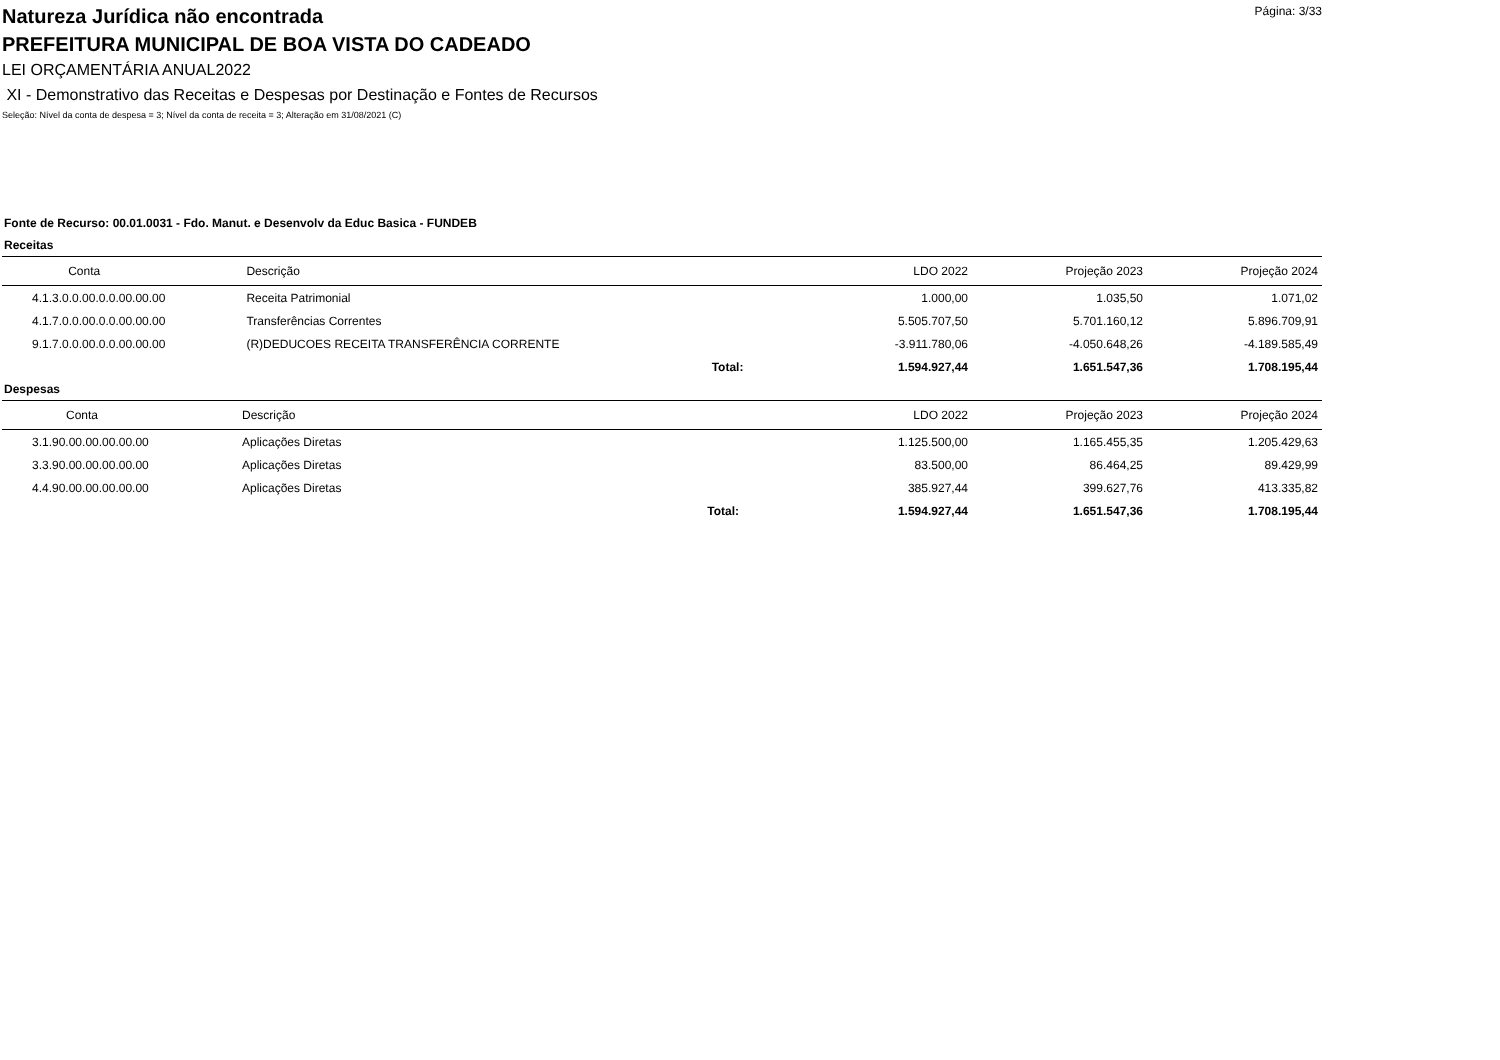Página: 3/33
Natureza Jurídica não encontrada
PREFEITURA MUNICIPAL DE BOA VISTA DO CADEADO
LEI ORÇAMENTÁRIA ANUAL2022
XI - Demonstrativo das Receitas e Despesas por Destinação e Fontes de Recursos
Seleção: Nível da conta de despesa = 3; Nível da conta de receita = 3; Alteração em 31/08/2021 (C)
Fonte de Recurso: 00.01.0031 - Fdo. Manut. e Desenvolv da Educ Basica - FUNDEB
Receitas
| Conta | Descrição | LDO 2022 | Projeção 2023 | Projeção 2024 |
| --- | --- | --- | --- | --- |
| 4.1.3.0.0.00.0.0.00.00.00 | Receita Patrimonial | 1.000,00 | 1.035,50 | 1.071,02 |
| 4.1.7.0.0.00.0.0.00.00.00 | Transferências Correntes | 5.505.707,50 | 5.701.160,12 | 5.896.709,91 |
| 9.1.7.0.0.00.0.0.00.00.00 | (R)DEDUCOES RECEITA TRANSFERÊNCIA CORRENTE | -3.911.780,06 | -4.050.648,26 | -4.189.585,49 |
| | Total: | 1.594.927,44 | 1.651.547,36 | 1.708.195,44 |
Despesas
| Conta | Descrição | LDO 2022 | Projeção 2023 | Projeção 2024 |
| --- | --- | --- | --- | --- |
| 3.1.90.00.00.00.00.00 | Aplicações Diretas | 1.125.500,00 | 1.165.455,35 | 1.205.429,63 |
| 3.3.90.00.00.00.00.00 | Aplicações Diretas | 83.500,00 | 86.464,25 | 89.429,99 |
| 4.4.90.00.00.00.00.00 | Aplicações Diretas | 385.927,44 | 399.627,76 | 413.335,82 |
| | Total: | 1.594.927,44 | 1.651.547,36 | 1.708.195,44 |